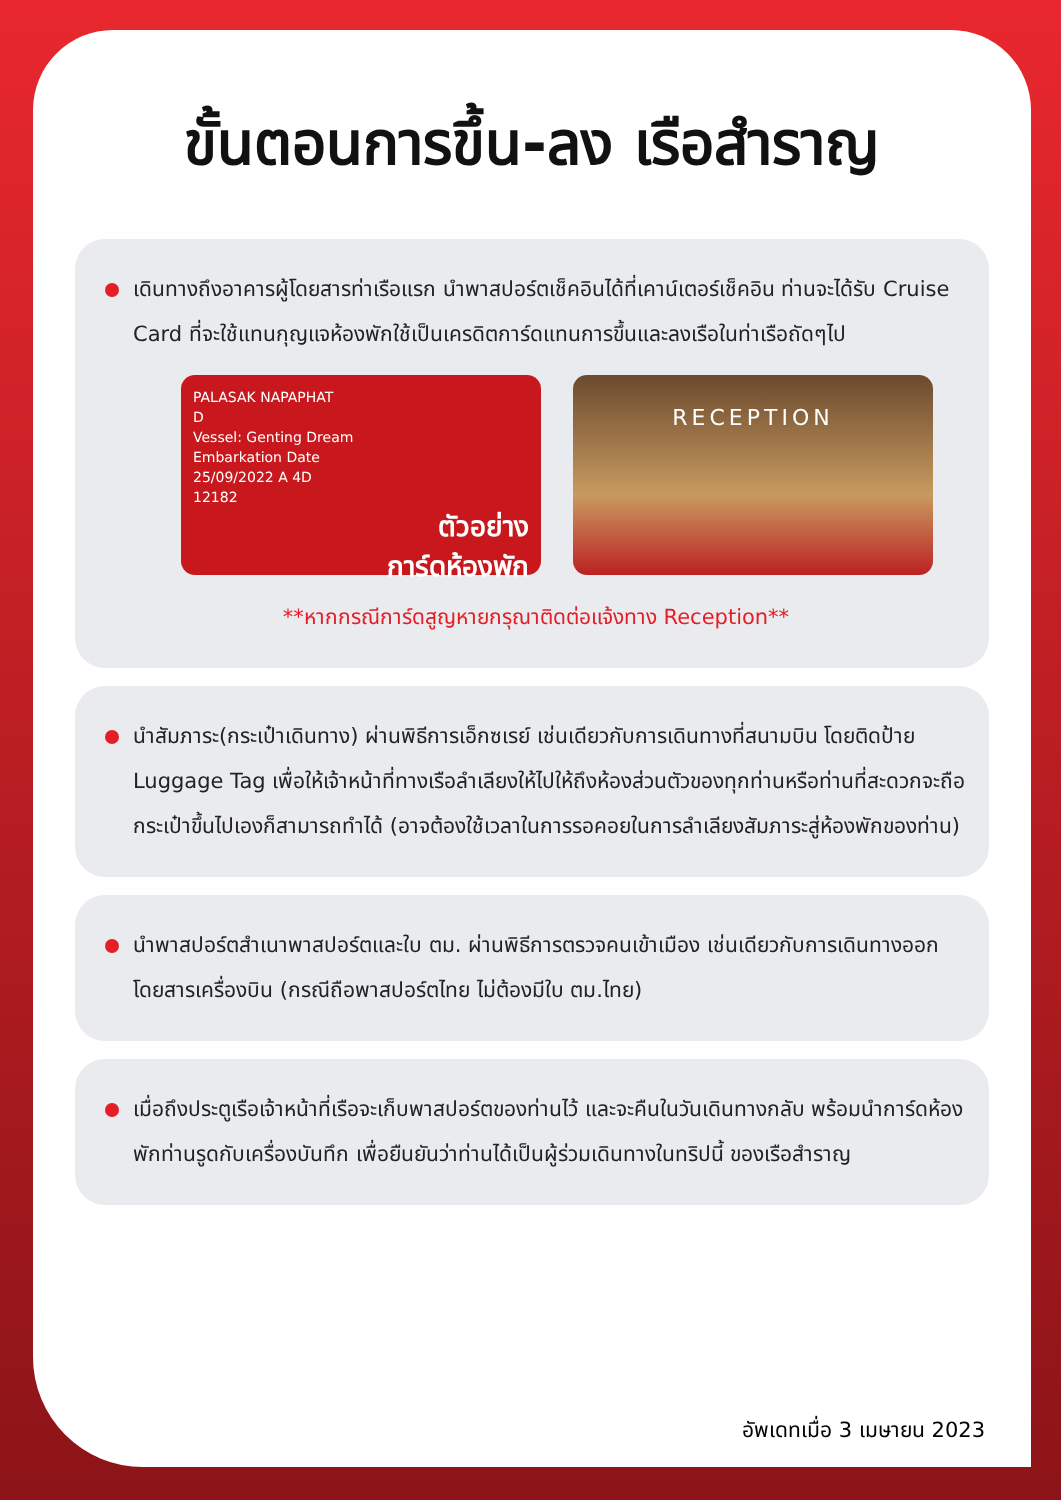ขั้นตอนการขึ้น-ลง เรือสำราญ
เดินทางถึงอาคารผู้โดยสารท่าเรือแรก นำพาสปอร์ตเช็คอินได้ที่เคาน์เตอร์เช็คอิน ท่านจะได้รับ Cruise Card ที่จะใช้แทนกุญแจห้องพักใช้เป็นเครดิตการ์ดแทนการขึ้นและลงเรือในท่าเรือถัดๆไป
PALASAK NAPAPHAT
D
Vessel: Genting Dream
Embarkation Date
25/09/2022 A 4D
12182
ตัวอย่าง
การ์ดห้องพัก
RECEPTION
**หากกรณีการ์ดสูญหายกรุณาติดต่อแจ้งทาง Reception**
นำสัมภาระ(กระเป๋าเดินทาง) ผ่านพิธีการเอ็กซเรย์ เช่นเดียวกับการเดินทางที่สนามบิน โดยติดป้าย Luggage Tag เพื่อให้เจ้าหน้าที่ทางเรือลำเลียงให้ไปให้ถึงห้องส่วนตัวของทุกท่านหรือท่านที่สะดวกจะถือกระเป๋าขึ้นไปเองก็สามารถทำได้ (อาจต้องใช้เวลาในการรอคอยในการลำเลียงสัมภาระสู่ห้องพักของท่าน)
นำพาสปอร์ตสำเนาพาสปอร์ตและใบ ตม. ผ่านพิธีการตรวจคนเข้าเมือง เช่นเดียวกับการเดินทางออก โดยสารเครื่องบิน (กรณีถือพาสปอร์ตไทย ไม่ต้องมีใบ ตม.ไทย)
เมื่อถึงประตูเรือเจ้าหน้าที่เรือจะเก็บพาสปอร์ตของท่านไว้ และจะคืนในวันเดินทางกลับ พร้อมนำการ์ดห้องพักท่านรูดกับเครื่องบันทึก เพื่อยืนยันว่าท่านได้เป็นผู้ร่วมเดินทางในทริปนี้ ของเรือสำราญ
อัพเดทเมื่อ 3 เมษายน 2023